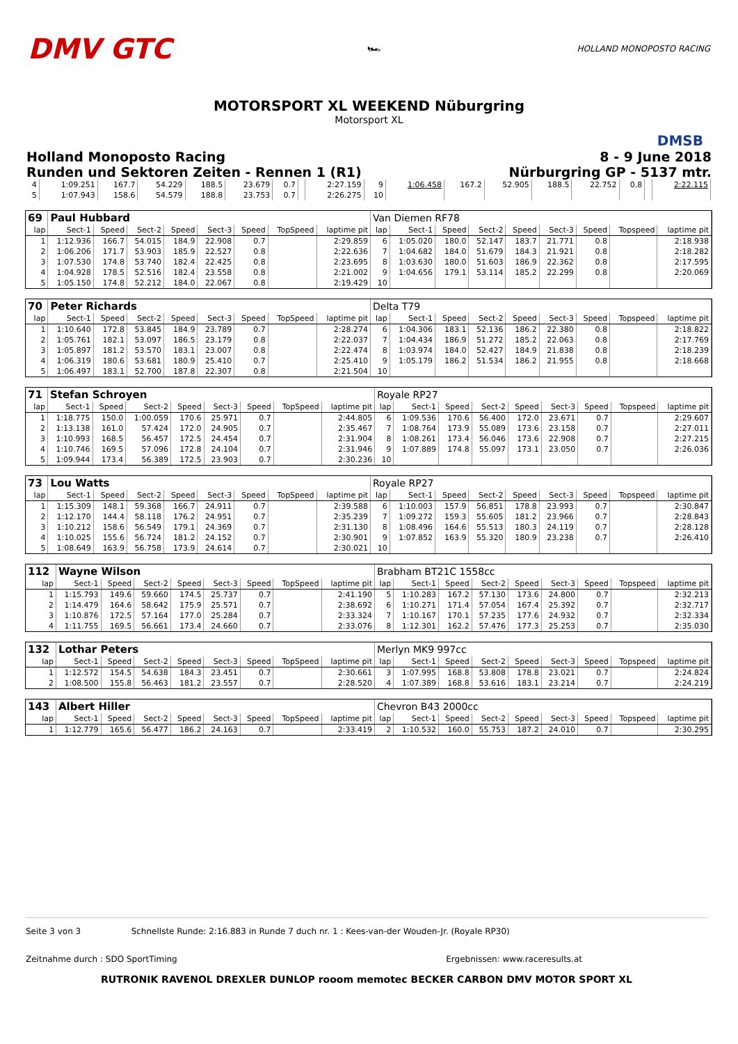DMV GTC
🏎
HOLLAND MONOPOSTO RACING
MOTORSPORT XL WEEKEND Nüburgring
Motorsport XL
DMSB
Holland Monoposto Racing
Runden und Sektoren Zeiten - Rennen 1 (R1)
8 - 9 June 2018
Nürburgring GP - 5137 mtr.
| 4 | 1:09.251 | 167.7 | 54.229 | 188.5 | 23.679 | 0.7 | | 2:27.159 | 9 | 1:06.458 | 167.2 | 52.905 | 188.5 | 22.752 | 0.8 | | 2:22.115 |
| 5 | 1:07.943 | 158.6 | 54.579 | 188.8 | 23.753 | 0.7 | | 2:26.275 | 10 | | | | | | | | |
| 69 | Paul Hubbard | | | | | | | | Van Diemen RF78 | | | | | | | | |
| lap | Sect-1 | Speed | Sect-2 | Speed | Sect-3 | Speed | TopSpeed | laptime pit | lap | Sect-1 | Speed | Sect-2 | Speed | Sect-3 | Speed | Topspeed | laptime pit |
| 1 | 1:12.936 | 166.7 | 54.015 | 184.9 | 22.908 | 0.7 | | 2:29.859 | 6 | 1:05.020 | 180.0 | 52.147 | 183.7 | 21.771 | 0.8 | | 2:18.938 |
| 2 | 1:06.206 | 171.7 | 53.903 | 185.9 | 22.527 | 0.8 | | 2:22.636 | 7 | 1:04.682 | 184.0 | 51.679 | 184.3 | 21.921 | 0.8 | | 2:18.282 |
| 3 | 1:07.530 | 174.8 | 53.740 | 182.4 | 22.425 | 0.8 | | 2:23.695 | 8 | 1:03.630 | 180.0 | 51.603 | 186.9 | 22.362 | 0.8 | | 2:17.595 |
| 4 | 1:04.928 | 178.5 | 52.516 | 182.4 | 23.558 | 0.8 | | 2:21.002 | 9 | 1:04.656 | 179.1 | 53.114 | 185.2 | 22.299 | 0.8 | | 2:20.069 |
| 5 | 1:05.150 | 174.8 | 52.212 | 184.0 | 22.067 | 0.8 | | 2:19.429 | 10 | | | | | | | | |
| 70 | Peter Richards | | | | | | | | Delta T79 | | | | | | | | |
| lap | Sect-1 | Speed | Sect-2 | Speed | Sect-3 | Speed | TopSpeed | laptime pit | lap | Sect-1 | Speed | Sect-2 | Speed | Sect-3 | Speed | Topspeed | laptime pit |
| 1 | 1:10.640 | 172.8 | 53.845 | 184.9 | 23.789 | 0.7 | | 2:28.274 | 6 | 1:04.306 | 183.1 | 52.136 | 186.2 | 22.380 | 0.8 | | 2:18.822 |
| 2 | 1:05.761 | 182.1 | 53.097 | 186.5 | 23.179 | 0.8 | | 2:22.037 | 7 | 1:04.434 | 186.9 | 51.272 | 185.2 | 22.063 | 0.8 | | 2:17.769 |
| 3 | 1:05.897 | 181.2 | 53.570 | 183.1 | 23.007 | 0.8 | | 2:22.474 | 8 | 1:03.974 | 184.0 | 52.427 | 184.9 | 21.838 | 0.8 | | 2:18.239 |
| 4 | 1:06.319 | 180.6 | 53.681 | 180.9 | 25.410 | 0.7 | | 2:25.410 | 9 | 1:05.179 | 186.2 | 51.534 | 186.2 | 21.955 | 0.8 | | 2:18.668 |
| 5 | 1:06.497 | 183.1 | 52.700 | 187.8 | 22.307 | 0.8 | | 2:21.504 | 10 | | | | | | | | |
| 71 | Stefan Schroyen | | | | | | | | Royale RP27 | | | | | | | | |
| lap | Sect-1 | Speed | Sect-2 | Speed | Sect-3 | Speed | TopSpeed | laptime pit | lap | Sect-1 | Speed | Sect-2 | Speed | Sect-3 | Speed | Topspeed | laptime pit |
| 1 | 1:18.775 | 150.0 | 1:00.059 | 170.6 | 25.971 | 0.7 | | 2:44.805 | 6 | 1:09.536 | 170.6 | 56.400 | 172.0 | 23.671 | 0.7 | | 2:29.607 |
| 2 | 1:13.138 | 161.0 | 57.424 | 172.0 | 24.905 | 0.7 | | 2:35.467 | 7 | 1:08.764 | 173.9 | 55.089 | 173.6 | 23.158 | 0.7 | | 2:27.011 |
| 3 | 1:10.993 | 168.5 | 56.457 | 172.5 | 24.454 | 0.7 | | 2:31.904 | 8 | 1:08.261 | 173.4 | 56.046 | 173.6 | 22.908 | 0.7 | | 2:27.215 |
| 4 | 1:10.746 | 169.5 | 57.096 | 172.8 | 24.104 | 0.7 | | 2:31.946 | 9 | 1:07.889 | 174.8 | 55.097 | 173.1 | 23.050 | 0.7 | | 2:26.036 |
| 5 | 1:09.944 | 173.4 | 56.389 | 172.5 | 23.903 | 0.7 | | 2:30.236 | 10 | | | | | | | | |
| 73 | Lou Watts | | | | | | | | Royale RP27 | | | | | | | | |
| lap | Sect-1 | Speed | Sect-2 | Speed | Sect-3 | Speed | TopSpeed | laptime pit | lap | Sect-1 | Speed | Sect-2 | Speed | Sect-3 | Speed | Topspeed | laptime pit |
| 1 | 1:15.309 | 148.1 | 59.368 | 166.7 | 24.911 | 0.7 | | 2:39.588 | 6 | 1:10.003 | 157.9 | 56.851 | 178.8 | 23.993 | 0.7 | | 2:30.847 |
| 2 | 1:12.170 | 144.4 | 58.118 | 176.2 | 24.951 | 0.7 | | 2:35.239 | 7 | 1:09.272 | 159.3 | 55.605 | 181.2 | 23.966 | 0.7 | | 2:28.843 |
| 3 | 1:10.212 | 158.6 | 56.549 | 179.1 | 24.369 | 0.7 | | 2:31.130 | 8 | 1:08.496 | 164.6 | 55.513 | 180.3 | 24.119 | 0.7 | | 2:28.128 |
| 4 | 1:10.025 | 155.6 | 56.724 | 181.2 | 24.152 | 0.7 | | 2:30.901 | 9 | 1:07.852 | 163.9 | 55.320 | 180.9 | 23.238 | 0.7 | | 2:26.410 |
| 5 | 1:08.649 | 163.9 | 56.758 | 173.9 | 24.614 | 0.7 | | 2:30.021 | 10 | | | | | | | | |
| 112 | Wayne Wilson | | | | | | | | Brabham BT21C 1558cc | | | | | | | | |
| lap | Sect-1 | Speed | Sect-2 | Speed | Sect-3 | Speed | TopSpeed | laptime pit | lap | Sect-1 | Speed | Sect-2 | Speed | Sect-3 | Speed | Topspeed | laptime pit |
| 1 | 1:15.793 | 149.6 | 59.660 | 174.5 | 25.737 | 0.7 | | 2:41.190 | 5 | 1:10.283 | 167.2 | 57.130 | 173.6 | 24.800 | 0.7 | | 2:32.213 |
| 2 | 1:14.479 | 164.6 | 58.642 | 175.9 | 25.571 | 0.7 | | 2:38.692 | 6 | 1:10.271 | 171.4 | 57.054 | 167.4 | 25.392 | 0.7 | | 2:32.717 |
| 3 | 1:10.876 | 172.5 | 57.164 | 177.0 | 25.284 | 0.7 | | 2:33.324 | 7 | 1:10.167 | 170.1 | 57.235 | 177.6 | 24.932 | 0.7 | | 2:32.334 |
| 4 | 1:11.755 | 169.5 | 56.661 | 173.4 | 24.660 | 0.7 | | 2:33.076 | 8 | 1:12.301 | 162.2 | 57.476 | 177.3 | 25.253 | 0.7 | | 2:35.030 |
| 132 | Lothar Peters | | | | | | | | Merlyn MK9 997cc | | | | | | | | |
| lap | Sect-1 | Speed | Sect-2 | Speed | Sect-3 | Speed | TopSpeed | laptime pit | lap | Sect-1 | Speed | Sect-2 | Speed | Sect-3 | Speed | Topspeed | laptime pit |
| 1 | 1:12.572 | 154.5 | 54.638 | 184.3 | 23.451 | 0.7 | | 2:30.661 | 3 | 1:07.995 | 168.8 | 53.808 | 178.8 | 23.021 | 0.7 | | 2:24.824 |
| 2 | 1:08.500 | 155.8 | 56.463 | 181.2 | 23.557 | 0.7 | | 2:28.520 | 4 | 1:07.389 | 168.8 | 53.616 | 183.1 | 23.214 | 0.7 | | 2:24.219 |
| 143 | Albert Hiller | | | | | | | | Chevron B43 2000cc | | | | | | | | |
| lap | Sect-1 | Speed | Sect-2 | Speed | Sect-3 | Speed | TopSpeed | laptime pit | lap | Sect-1 | Speed | Sect-2 | Speed | Sect-3 | Speed | Topspeed | laptime pit |
| 1 | 1:12.779 | 165.6 | 56.477 | 186.2 | 24.163 | 0.7 | | 2:33.419 | 2 | 1:10.532 | 160.0 | 55.753 | 187.2 | 24.010 | 0.7 | | 2:30.295 |
Seite 3 von 3 Schnellste Runde: 2:16.883 in Runde 7 duch nr. 1 : Kees-van-der Wouden-Jr. (Royale RP30)
Zeitnahme durch : SDO SportTiming Ergebnissen: www.raceresults.at
RUTRONIK RAVENOL DREXLER DUNLOP rooom memotec BECKER CARBON DMV MOTOR SPORT XL